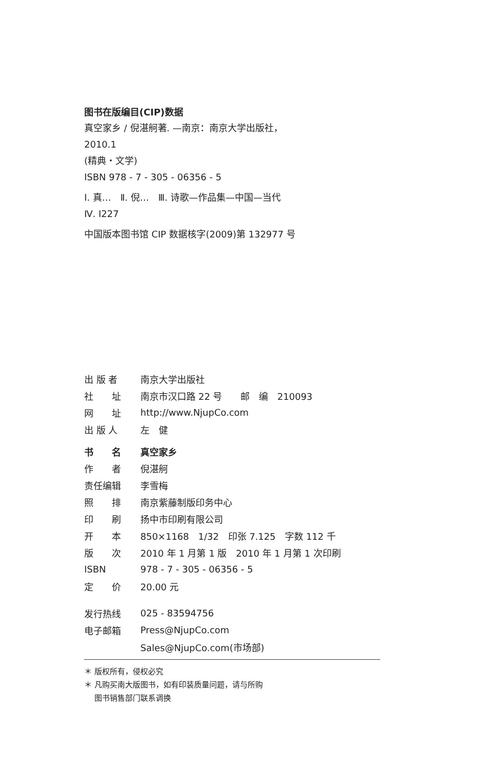图书在版编目(CIP)数据
真空家乡 / 倪湛舸著. —南京：南京大学出版社，
2010.1
(精典・文学)
ISBN 978 - 7 - 305 - 06356 - 5
Ⅰ. 真…　Ⅱ. 倪…　Ⅲ. 诗歌—作品集—中国—当代
Ⅳ. I227
中国版本图书馆 CIP 数据核字(2009)第 132977 号
| 出 版 者 | 南京大学出版社 |
| 社 址 | 南京市汉口路 22 号 邮 编 210093 |
| 网 址 | http://www.NjupCo.com |
| 出 版 人 | 左 健 |
| 书 名 | 真空家乡 |
| 作 者 | 倪湛舸 |
| 责任编辑 | 李雪梅 |
| 照 排 | 南京紫藤制版印务中心 |
| 印 刷 | 扬中市印刷有限公司 |
| 开 本 | 850×1168 1/32 印张 7.125 字数 112 千 |
| 版 次 | 2010 年 1 月第 1 版 2010 年 1 月第 1 次印刷 |
| ISBN | 978 - 7 - 305 - 06356 - 5 |
| 定 价 | 20.00 元 |
| 发行热线 | 025 - 83594756 |
| 电子邮箱 | Press@NjupCo.com |
| | Sales@NjupCo.com(市场部) |
＊ 版权所有，侵权必究
＊ 凡购买南大版图书，如有印装质量问题，请与所购
　 图书销售部门联系调换